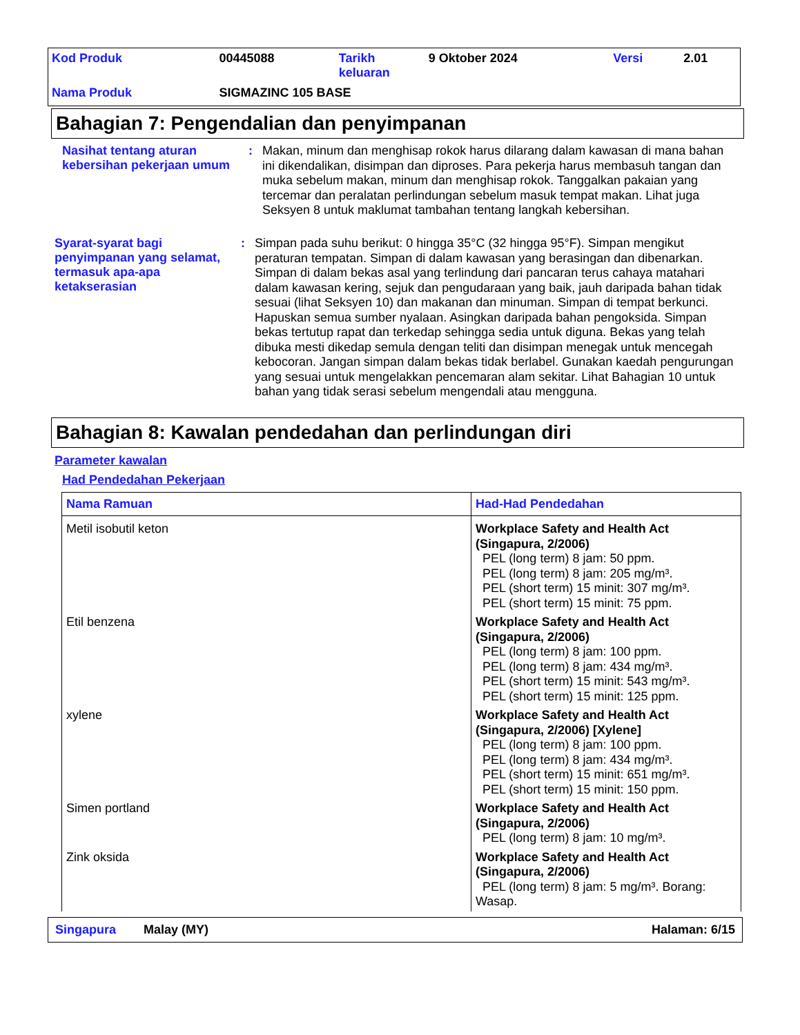| Kod Produk | 00445088 | Tarikh keluaran | 9 Oktober 2024 | Versi | 2.01 |
| Nama Produk | SIGMAZINC 105 BASE | | | | |
Bahagian 7: Pengendalian dan penyimpanan
Nasihat tentang aturan kebersihan pekerjaan umum
:
Makan, minum dan menghisap rokok harus dilarang dalam kawasan di mana bahan ini dikendalikan, disimpan dan diproses. Para pekerja harus membasuh tangan dan muka sebelum makan, minum dan menghisap rokok. Tanggalkan pakaian yang tercemar dan peralatan perlindungan sebelum masuk tempat makan. Lihat juga Seksyen 8 untuk maklumat tambahan tentang langkah kebersihan.
Syarat-syarat bagi penyimpanan yang selamat, termasuk apa-apa ketakserasian
:
Simpan pada suhu berikut: 0 hingga 35°C (32 hingga 95°F). Simpan mengikut peraturan tempatan. Simpan di dalam kawasan yang berasingan dan dibenarkan. Simpan di dalam bekas asal yang terlindung dari pancaran terus cahaya matahari dalam kawasan kering, sejuk dan pengudaraan yang baik, jauh daripada bahan tidak sesuai (lihat Seksyen 10) dan makanan dan minuman. Simpan di tempat berkunci. Hapuskan semua sumber nyalaan. Asingkan daripada bahan pengoksida. Simpan bekas tertutup rapat dan terkedap sehingga sedia untuk diguna. Bekas yang telah dibuka mesti dikedap semula dengan teliti dan disimpan menegak untuk mencegah kebocoran. Jangan simpan dalam bekas tidak berlabel. Gunakan kaedah pengurungan yang sesuai untuk mengelakkan pencemaran alam sekitar. Lihat Bahagian 10 untuk bahan yang tidak serasi sebelum mengendali atau mengguna.
Bahagian 8: Kawalan pendedahan dan perlindungan diri
Parameter kawalan
Had Pendedahan Pekerjaan
| Nama Ramuan | Had-Had Pendedahan |
| --- | --- |
| Metil isobutil keton | Workplace Safety and Health Act (Singapura, 2/2006) PEL (long term) 8 jam: 50 ppm. PEL (long term) 8 jam: 205 mg/m³. PEL (short term) 15 minit: 307 mg/m³. PEL (short term) 15 minit: 75 ppm. |
| Etil benzena | Workplace Safety and Health Act (Singapura, 2/2006) PEL (long term) 8 jam: 100 ppm. PEL (long term) 8 jam: 434 mg/m³. PEL (short term) 15 minit: 543 mg/m³. PEL (short term) 15 minit: 125 ppm. |
| xylene | Workplace Safety and Health Act (Singapura, 2/2006) [Xylene] PEL (long term) 8 jam: 100 ppm. PEL (long term) 8 jam: 434 mg/m³. PEL (short term) 15 minit: 651 mg/m³. PEL (short term) 15 minit: 150 ppm. |
| Simen portland | Workplace Safety and Health Act (Singapura, 2/2006) PEL (long term) 8 jam: 10 mg/m³. |
| Zink oksida | Workplace Safety and Health Act (Singapura, 2/2006) PEL (long term) 8 jam: 5 mg/m³. Borang: Wasap. |
Singapura Malay (MY) Halaman: 6/15